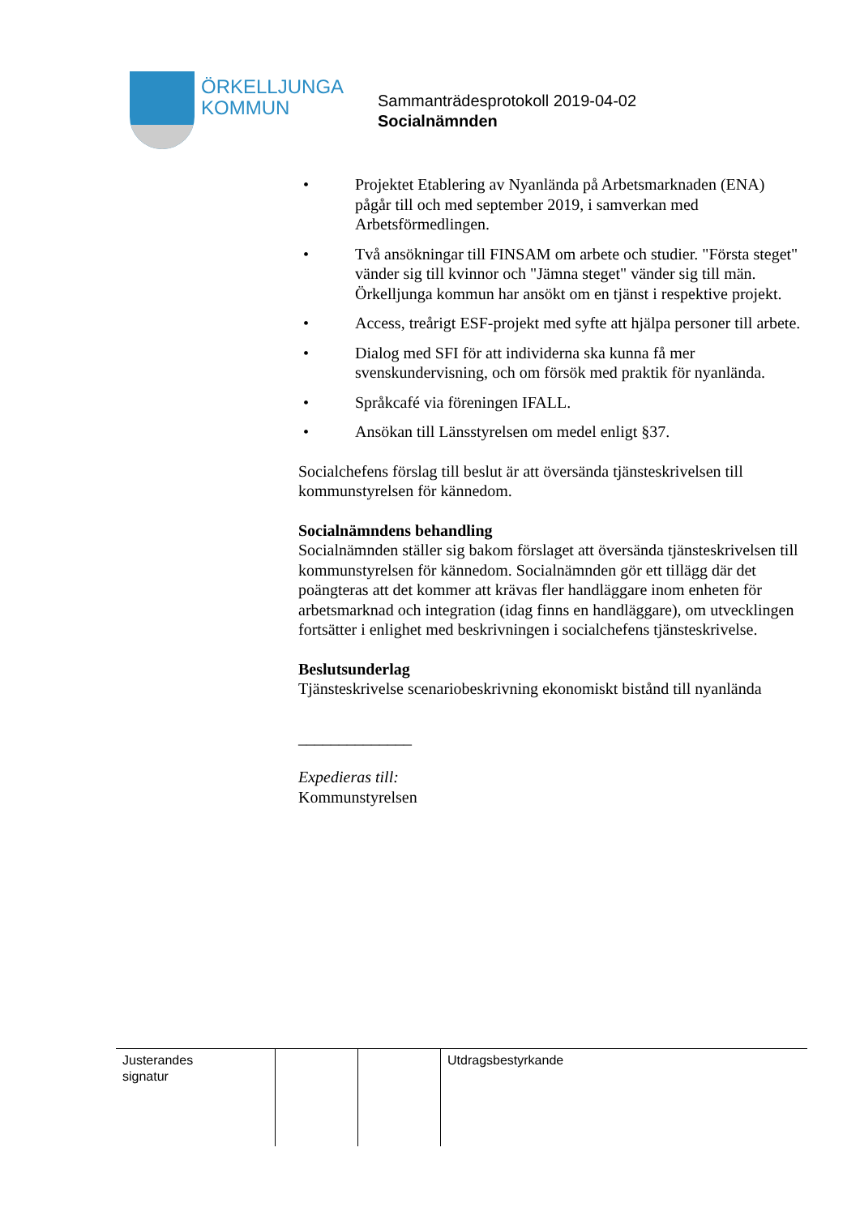ÖRKELLJUNGA
KOMMUN
Sammanträdesprotokoll 2019-04-02
Socialnämnden
• Projektet Etablering av Nyanlända på Arbetsmarknaden (ENA) pågår till och med september 2019, i samverkan med Arbetsförmedlingen.
• Två ansökningar till FINSAM om arbete och studier. "Första steget" vänder sig till kvinnor och "Jämna steget" vänder sig till män. Örkelljunga kommun har ansökt om en tjänst i respektive projekt.
• Access, treårigt ESF-projekt med syfte att hjälpa personer till arbete.
• Dialog med SFI för att individerna ska kunna få mer svenskundervisning, och om försök med praktik för nyanlända.
• Språkcafé via föreningen IFALL.
• Ansökan till Länsstyrelsen om medel enligt §37.
Socialchefens förslag till beslut är att översända tjänsteskrivelsen till kommunstyrelsen för kännedom.
Socialnämndens behandling
Socialnämnden ställer sig bakom förslaget att översända tjänsteskrivelsen till kommunstyrelsen för kännedom. Socialnämnden gör ett tillägg där det poängteras att det kommer att krävas fler handläggare inom enheten för arbetsmarknad och integration (idag finns en handläggare), om utvecklingen fortsätter i enlighet med beskrivningen i socialchefens tjänsteskrivelse.
Beslutsunderlag
Tjänsteskrivelse scenariobeskrivning ekonomiskt bistånd till nyanlända
______________
Expedieras till:
Kommunstyrelsen
| Justerandes signatur | | | Utdragsbestyrkande |